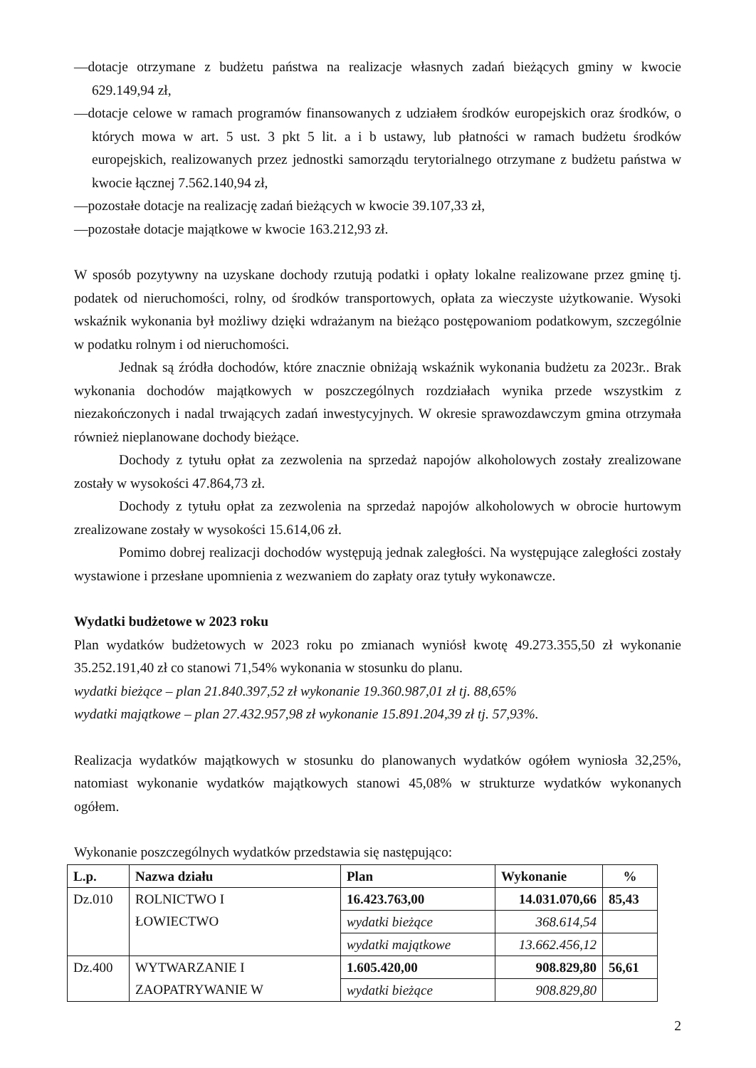—dotacje otrzymane z budżetu państwa na realizacje własnych zadań bieżących gminy w kwocie 629.149,94 zł,
—dotacje celowe w ramach programów finansowanych z udziałem środków europejskich oraz środków, o których mowa w art. 5 ust. 3 pkt 5 lit. a i b ustawy, lub płatności w ramach budżetu środków europejskich, realizowanych przez jednostki samorządu terytorialnego otrzymane z budżetu państwa w kwocie łącznej 7.562.140,94 zł,
—pozostałe dotacje na realizację zadań bieżących w kwocie 39.107,33 zł,
—pozostałe dotacje majątkowe w kwocie 163.212,93 zł.
W sposób pozytywny na uzyskane dochody rzutują podatki i opłaty lokalne realizowane przez gminę tj. podatek od nieruchomości, rolny, od środków transportowych, opłata za wieczyste użytkowanie. Wysoki wskaźnik wykonania był możliwy dzięki wdrażanym na bieżąco postępowaniom podatkowym, szczególnie w podatku rolnym i od nieruchomości.
Jednak są źródła dochodów, które znacznie obniżają wskaźnik wykonania budżetu za 2023r.. Brak wykonania dochodów majątkowych w poszczególnych rozdziałach wynika przede wszystkim z niezakończonych i nadal trwających zadań inwestycyjnych. W okresie sprawozdawczym gmina otrzymała również nieplanowane dochody bieżące.
Dochody z tytułu opłat za zezwolenia na sprzedaż napojów alkoholowych zostały zrealizowane zostały w wysokości 47.864,73 zł.
Dochody z tytułu opłat za zezwolenia na sprzedaż napojów alkoholowych w obrocie hurtowym zrealizowane zostały w wysokości 15.614,06 zł.
Pomimo dobrej realizacji dochodów występują jednak zaległości. Na występujące zaległości zostały wystawione i przesłane upomnienia z wezwaniem do zapłaty oraz tytuły wykonawcze.
Wydatki budżetowe w 2023 roku
Plan wydatków budżetowych w 2023 roku po zmianach wyniósł kwotę 49.273.355,50 zł wykonanie 35.252.191,40 zł co stanowi 71,54% wykonania w stosunku do planu.
wydatki bieżące – plan 21.840.397,52 zł wykonanie 19.360.987,01 zł tj. 88,65%
wydatki majątkowe – plan 27.432.957,98 zł wykonanie 15.891.204,39 zł tj. 57,93%.
Realizacja wydatków majątkowych w stosunku do planowanych wydatków ogółem wyniosła 32,25%, natomiast wykonanie wydatków majątkowych stanowi 45,08% w strukturze wydatków wykonanych ogółem.
Wykonanie poszczególnych wydatków przedstawia się następująco:
| L.p. | Nazwa działu | Plan | Wykonanie | % |
| --- | --- | --- | --- | --- |
| Dz.010 | ROLNICTWO I ŁOWIECTWO | 16.423.763,00 | 14.031.070,66 | 85,43 |
| | | wydatki bieżące | 368.614,54 | |
| | | wydatki majątkowe | 13.662.456,12 | |
| Dz.400 | WYTWARZANIE I ZAOPATRYWANIE W | 1.605.420,00 | 908.829,80 | 56,61 |
| | | wydatki bieżące | 908.829,80 | |
2